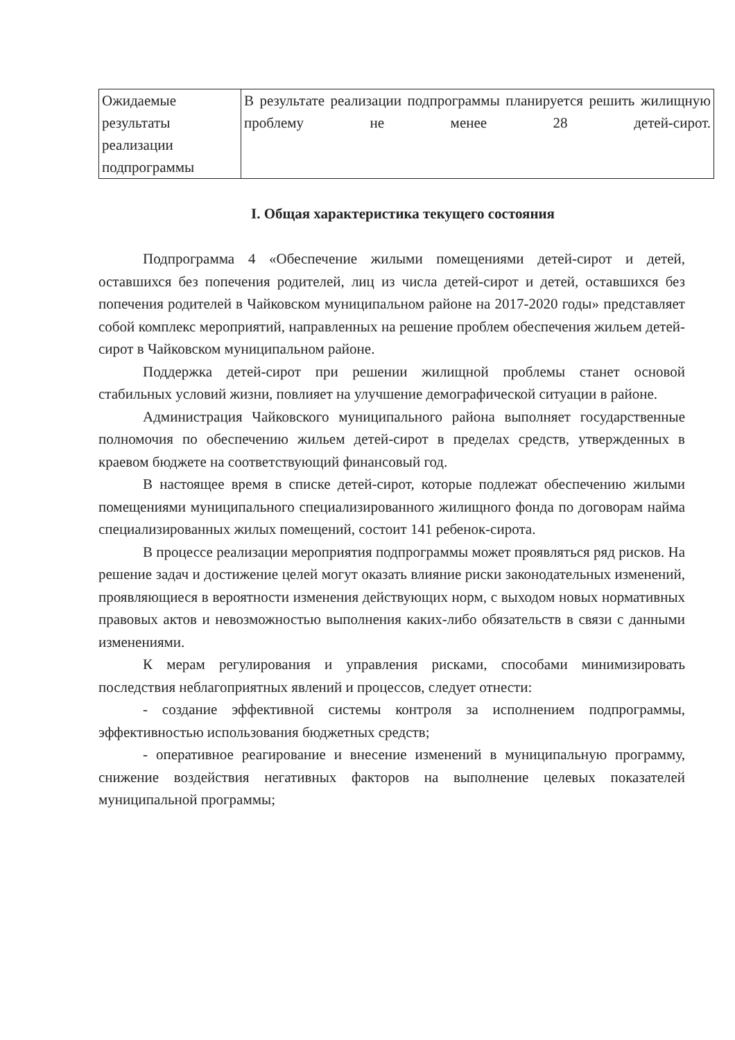| Ожидаемые результаты реализации подпрограммы | В результате реализации подпрограммы планируется решить жилищную проблему не менее 28 детей-сирот. |
I. Общая характеристика текущего состояния
Подпрограмма 4 «Обеспечение жилыми помещениями детей-сирот и детей, оставшихся без попечения родителей, лиц из числа детей-сирот и детей, оставшихся без попечения родителей в Чайковском муниципальном районе на 2017-2020 годы» представляет собой комплекс мероприятий, направленных на решение проблем обеспечения жильем детей-сирот в Чайковском муниципальном районе.
Поддержка детей-сирот при решении жилищной проблемы станет основой стабильных условий жизни, повлияет на улучшение демографической ситуации в районе.
Администрация Чайковского муниципального района выполняет государственные полномочия по обеспечению жильем детей-сирот в пределах средств, утвержденных в краевом бюджете на соответствующий финансовый год.
В настоящее время в списке детей-сирот, которые подлежат обеспечению жилыми помещениями муниципального специализированного жилищного фонда по договорам найма специализированных жилых помещений, состоит 141 ребенок-сирота.
В процессе реализации мероприятия подпрограммы может проявляться ряд рисков. На решение задач и достижение целей могут оказать влияние риски законодательных изменений, проявляющиеся в вероятности изменения действующих норм, с выходом новых нормативных правовых актов и невозможностью выполнения каких-либо обязательств в связи с данными изменениями.
К мерам регулирования и управления рисками, способами минимизировать последствия неблагоприятных явлений и процессов, следует отнести:
- создание эффективной системы контроля за исполнением подпрограммы, эффективностью использования бюджетных средств;
- оперативное реагирование и внесение изменений в муниципальную программу, снижение воздействия негативных факторов на выполнение целевых показателей муниципальной программы;